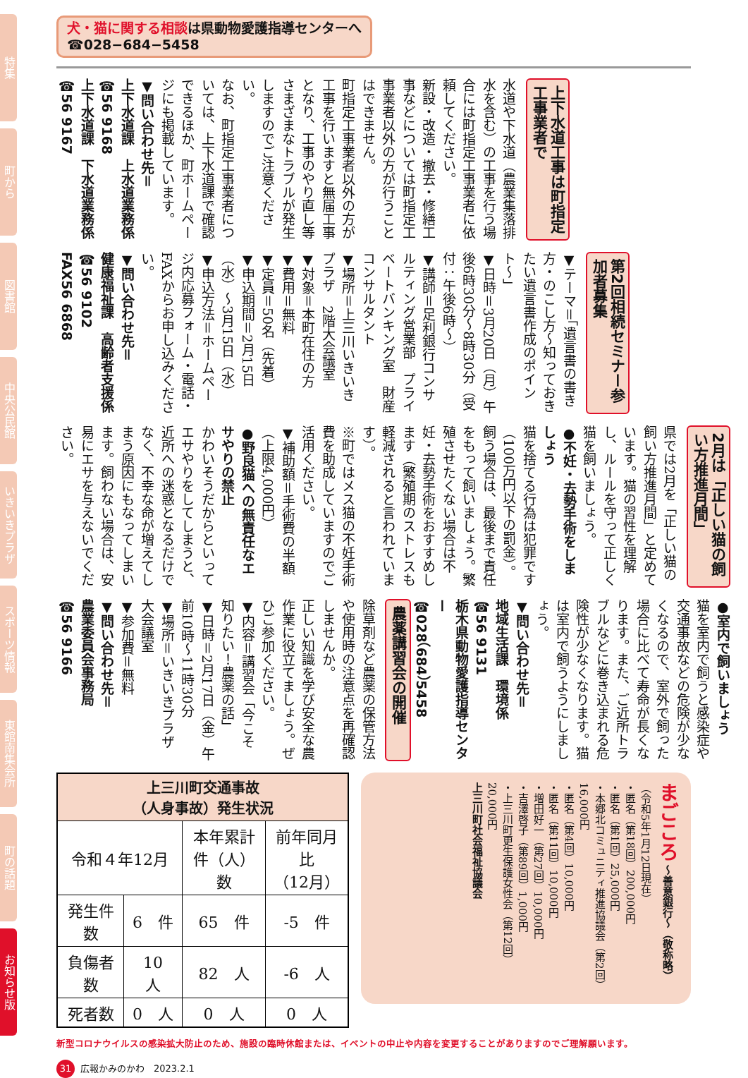特集
町から
図書館
中央公民館
いきいきプラザ
スポーツ情報
東館南集会所
町の話題
お知らせ版
犬・猫に関する相談は県動物愛護指導センターへ
☎028−684−5458
上下水道工事は町指定工事業者で
水道や下水道（農業集落排水を含む）の工事を行う場合には町指定工事業者に依頼してください。
新設・改造・撤去・修繕工事などについては町指定工事業者以外の方が行うことはできません。
町指定工事業者以外の方が工事を行いますと無届工事となり、工事のやり直し等さまざまなトラブルが発生しますのでご注意ください。
なお、町指定工事業者については、上下水道課で確認できるほか、町ホームページにも掲載しています。
▼問い合わせ先＝
上下水道課　上水道業務係
☎56 9168
上下水道課　下水道業務係
☎56 9167
第2回相続セミナー参加者募集
▼テーマ＝「遺言書の書き方・のこし方〜知っておきたい遺言書作成のポイント〜」
▼日時＝3月20日（月）午後6時30分〜8時30分（受付：午後6時〜）
▼講師＝足利銀行コンサルティング営業部　プライベートバンキング室　財産コンサルタント
▼場所＝上三川いきいきプラザ　2階大会議室
▼対象＝本町在住の方
▼費用＝無料
▼定員＝50名（先着）
▼申込期間＝2月15日（水）〜3月15日（水）
▼申込方法＝ホームページ内応募フォーム・電話・FAXからお申し込みください。
▼問い合わせ先＝
健康福祉課　高齢者支援係
☎56 9102
FAX56 6868
2月は「正しい猫の飼い方推進月間」
県では2月を「正しい猫の飼い方推進月間」と定めています。猫の習性を理解し、ルールを守って正しく猫を飼いましょう。
●不妊・去勢手術をしましょう
猫を捨てる行為は犯罪です（100万円以下の罰金）。飼う場合は、最後まで責任をもって飼いましょう。繁殖させたくない場合は不妊・去勢手術をおすすめします（繁殖期のストレスも軽減されると言われています）。
※町ではメス猫の不妊手術費を助成していますのでご活用ください。
▼補助額＝手術費の半額（上限4,000円）
●野良猫への無責任なエサやりの禁止
かわいそうだからといってエサやりをしてしまうと、近所への迷惑となるだけでなく、不幸な命が増えてしまう原因にもなってしまいます。飼わない場合は、安易にエサを与えないでください。
●室内で飼いましょう
猫を室内で飼うと感染症や交通事故などの危険が少なくなるので、室外で飼った場合に比べて寿命が長くなります。また、ご近所トラブルなどに巻き込まれる危険性が少なくなります。猫は室内で飼うようにしましょう。
▼問い合わせ先＝
地域生活課　環境係
☎56 9131
栃木県動物愛護指導センター
☎028（684）5458
農薬講習会の開催
除草剤など農薬の保管方法や使用時の注意点を再確認しませんか。
正しい知識を学び安全な農作業に役立てましょう。ぜひご参加ください。
▼内容＝講習会「今こそ知りたい！農薬の話」
▼日時＝2月17日（金）午前10時〜11時30分
▼場所＝いきいきプラザ大会議室
▼参加費＝無料
▼問い合わせ先＝
農業委員会事務局
☎56 9166
| 上三川町交通事故 （人身事故）発生状況 | | | |
| --- | --- | --- | --- |
| 令和４年12月 | | 本年累計 件（人）数 | 前年同月比 （12月） |
| 発生件数 | 6 件 | 65 件 | -5 件 |
| 負傷者数 | 10 人 | 82 人 | -6 人 |
| 死者数 | 0 人 | 0 人 | 0 人 |
まごころ 〜善意銀行〜（敬称略）
（令和5年1月12日現在）
・匿名（第18回）200,000円
・匿名（第1回）25,000円
・本郷北コミュニティ推進協議会（第2回）16,000円
・匿名（第4回）10,000円
・匿名（第11回）10,000円
・増田好一（第27回）10,000円
・吉澤啓子（第89回）1,000円
・上三川町更生保護女性会（第12回）20,000円
上三川町社会福祉協議会
新型コロナウイルスの感染拡大防止のため、施設の臨時休館または、イベントの中止や内容を変更することがありますのでご理解願います。
31 広報かみのかわ　2023.2.1